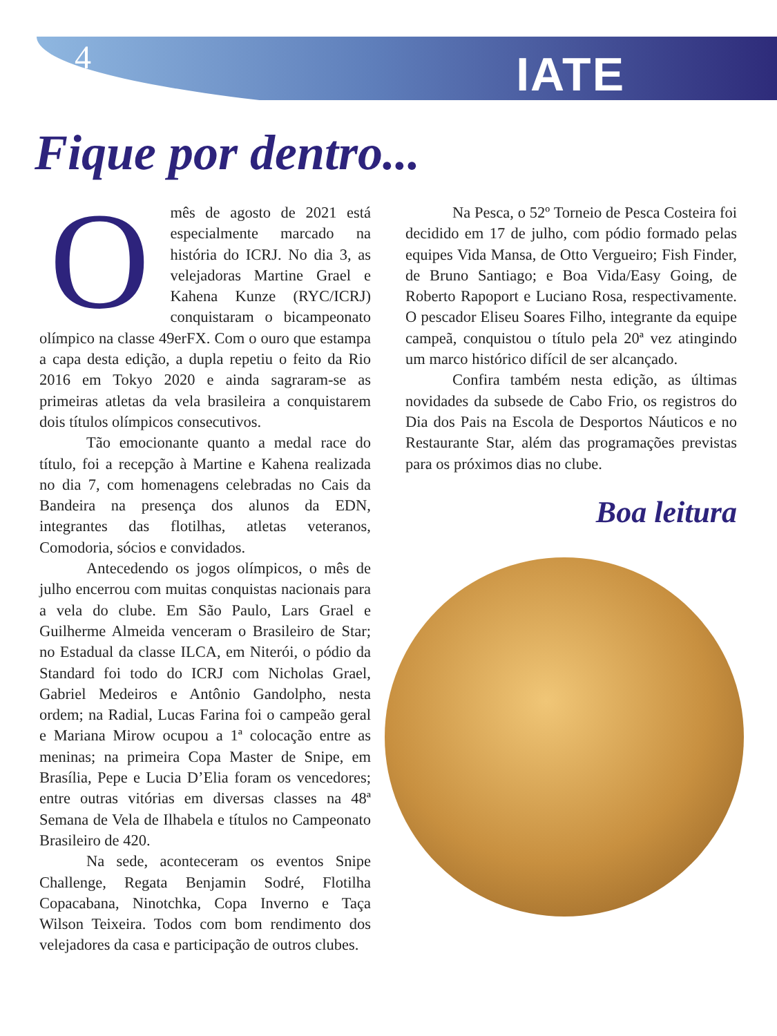4
IATE
Fique por dentro...
Omês de agosto de 2021 está especialmente marcado na história do ICRJ. No dia 3, as velejadoras Martine Grael e Kahena Kunze (RYC/ICRJ) conquistaram o bicampeonato olímpico na classe 49erFX. Com o ouro que estampa a capa desta edição, a dupla repetiu o feito da Rio 2016 em Tokyo 2020 e ainda sagraram-se as primeiras atletas da vela brasileira a conquistarem dois títulos olímpicos consecutivos.
Tão emocionante quanto a medal race do título, foi a recepção à Martine e Kahena realizada no dia 7, com homenagens celebradas no Cais da Bandeira na presença dos alunos da EDN, integrantes das flotilhas, atletas veteranos, Comodoria, sócios e convidados.
Antecedendo os jogos olímpicos, o mês de julho encerrou com muitas conquistas nacionais para a vela do clube. Em São Paulo, Lars Grael e Guilherme Almeida venceram o Brasileiro de Star; no Estadual da classe ILCA, em Niterói, o pódio da Standard foi todo do ICRJ com Nicholas Grael, Gabriel Medeiros e Antônio Gandolpho, nesta ordem; na Radial, Lucas Farina foi o campeão geral e Mariana Mirow ocupou a 1ª colocação entre as meninas; na primeira Copa Master de Snipe, em Brasília, Pepe e Lucia D’Elia foram os vencedores; entre outras vitórias em diversas classes na 48ª Semana de Vela de Ilhabela e títulos no Campeonato Brasileiro de 420.
Na sede, aconteceram os eventos Snipe Challenge, Regata Benjamin Sodré, Flotilha Copacabana, Ninotchka, Copa Inverno e Taça Wilson Teixeira. Todos com bom rendimento dos velejadores da casa e participação de outros clubes.
Na Pesca, o 52º Torneio de Pesca Costeira foi decidido em 17 de julho, com pódio formado pelas equipes Vida Mansa, de Otto Vergueiro; Fish Finder, de Bruno Santiago; e Boa Vida/Easy Going, de Roberto Rapoport e Luciano Rosa, respectivamente. O pescador Eliseu Soares Filho, integrante da equipe campeã, conquistou o título pela 20ª vez atingindo um marco histórico difícil de ser alcançado.
Confira também nesta edição, as últimas novidades da subsede de Cabo Frio, os registros do Dia dos Pais na Escola de Desportos Náuticos e no Restaurante Star, além das programações previstas para os próximos dias no clube.
Boa leitura